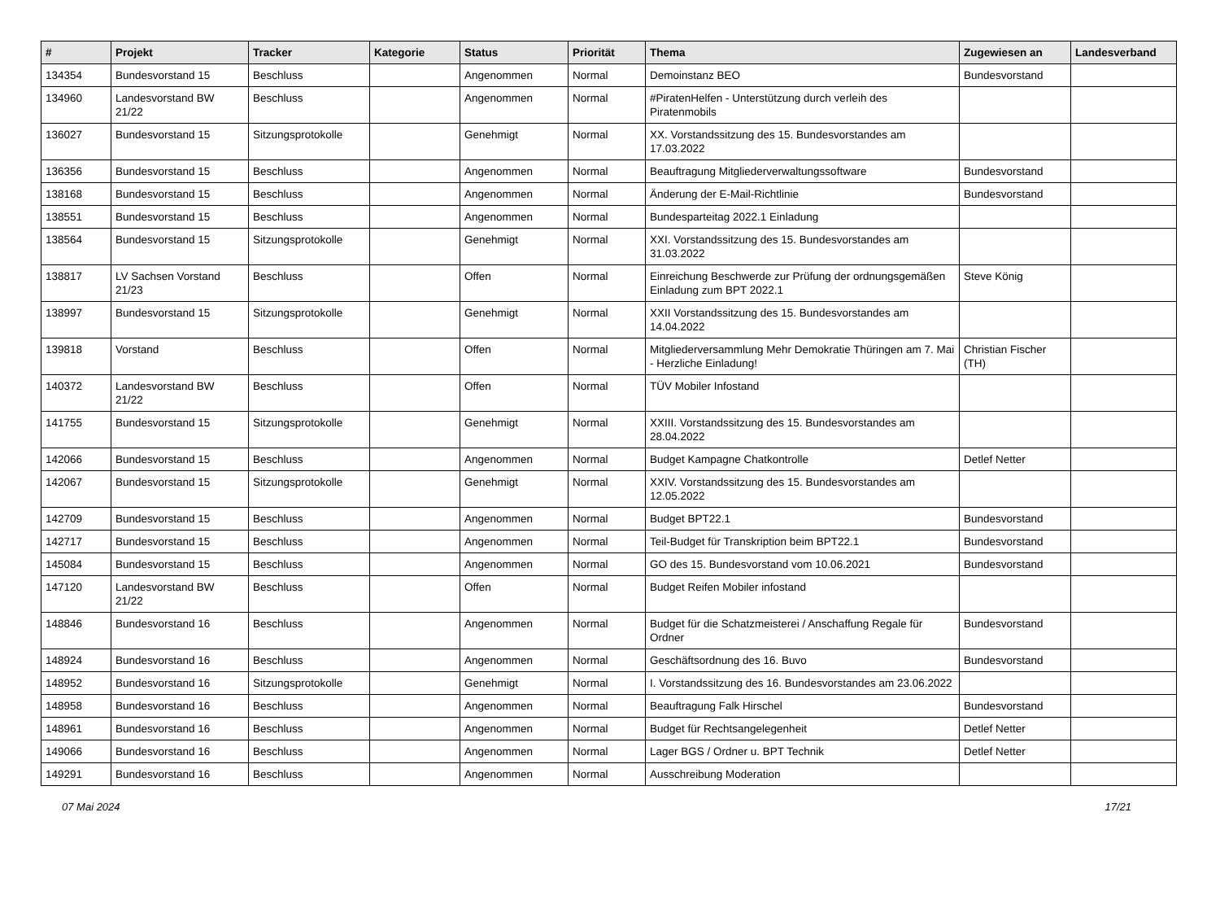| # | Projekt | Tracker | Kategorie | Status | Priorität | Thema | Zugewiesen an | Landesverband |
| --- | --- | --- | --- | --- | --- | --- | --- | --- |
| 134354 | Bundesvorstand 15 | Beschluss | | Angenommen | Normal | Demoinstanz BEO | Bundesvorstand | |
| 134960 | Landesvorstand BW 21/22 | Beschluss | | Angenommen | Normal | #PiratenHelfen - Unterstützung durch verleih des Piratenmobils | | |
| 136027 | Bundesvorstand 15 | Sitzungsprotokolle | | Genehmigt | Normal | XX. Vorstandssitzung des 15. Bundesvorstandes am 17.03.2022 | | |
| 136356 | Bundesvorstand 15 | Beschluss | | Angenommen | Normal | Beauftragung Mitgliederverwaltungssoftware | Bundesvorstand | |
| 138168 | Bundesvorstand 15 | Beschluss | | Angenommen | Normal | Änderung der E-Mail-Richtlinie | Bundesvorstand | |
| 138551 | Bundesvorstand 15 | Beschluss | | Angenommen | Normal | Bundesparteitag 2022.1 Einladung | | |
| 138564 | Bundesvorstand 15 | Sitzungsprotokolle | | Genehmigt | Normal | XXI. Vorstandssitzung des 15. Bundesvorstandes am 31.03.2022 | | |
| 138817 | LV Sachsen Vorstand 21/23 | Beschluss | | Offen | Normal | Einreichung Beschwerde zur Prüfung der ordnungsgemäßen Einladung zum BPT 2022.1 | Steve König | |
| 138997 | Bundesvorstand 15 | Sitzungsprotokolle | | Genehmigt | Normal | XXII Vorstandssitzung des 15. Bundesvorstandes am 14.04.2022 | | |
| 139818 | Vorstand | Beschluss | | Offen | Normal | Mitgliederversammlung Mehr Demokratie Thüringen am 7. Mai - Herzliche Einladung! | Christian Fischer (TH) | |
| 140372 | Landesvorstand BW 21/22 | Beschluss | | Offen | Normal | TÜV Mobiler Infostand | | |
| 141755 | Bundesvorstand 15 | Sitzungsprotokolle | | Genehmigt | Normal | XXIII. Vorstandssitzung des 15. Bundesvorstandes am 28.04.2022 | | |
| 142066 | Bundesvorstand 15 | Beschluss | | Angenommen | Normal | Budget Kampagne Chatkontrolle | Detlef Netter | |
| 142067 | Bundesvorstand 15 | Sitzungsprotokolle | | Genehmigt | Normal | XXIV. Vorstandssitzung des 15. Bundesvorstandes am 12.05.2022 | | |
| 142709 | Bundesvorstand 15 | Beschluss | | Angenommen | Normal | Budget BPT22.1 | Bundesvorstand | |
| 142717 | Bundesvorstand 15 | Beschluss | | Angenommen | Normal | Teil-Budget für Transkription beim BPT22.1 | Bundesvorstand | |
| 145084 | Bundesvorstand 15 | Beschluss | | Angenommen | Normal | GO des 15. Bundesvorstand vom 10.06.2021 | Bundesvorstand | |
| 147120 | Landesvorstand BW 21/22 | Beschluss | | Offen | Normal | Budget Reifen Mobiler infostand | | |
| 148846 | Bundesvorstand 16 | Beschluss | | Angenommen | Normal | Budget für die Schatzmeisterei / Anschaffung Regale für Ordner | Bundesvorstand | |
| 148924 | Bundesvorstand 16 | Beschluss | | Angenommen | Normal | Geschäftsordnung des 16. Buvo | Bundesvorstand | |
| 148952 | Bundesvorstand 16 | Sitzungsprotokolle | | Genehmigt | Normal | I. Vorstandssitzung des 16. Bundesvorstandes am 23.06.2022 | | |
| 148958 | Bundesvorstand 16 | Beschluss | | Angenommen | Normal | Beauftragung Falk Hirschel | Bundesvorstand | |
| 148961 | Bundesvorstand 16 | Beschluss | | Angenommen | Normal | Budget für Rechtsangelegenheit | Detlef Netter | |
| 149066 | Bundesvorstand 16 | Beschluss | | Angenommen | Normal | Lager BGS / Ordner u. BPT Technik | Detlef Netter | |
| 149291 | Bundesvorstand 16 | Beschluss | | Angenommen | Normal | Ausschreibung Moderation | | |
07 Mai 2024 17/21